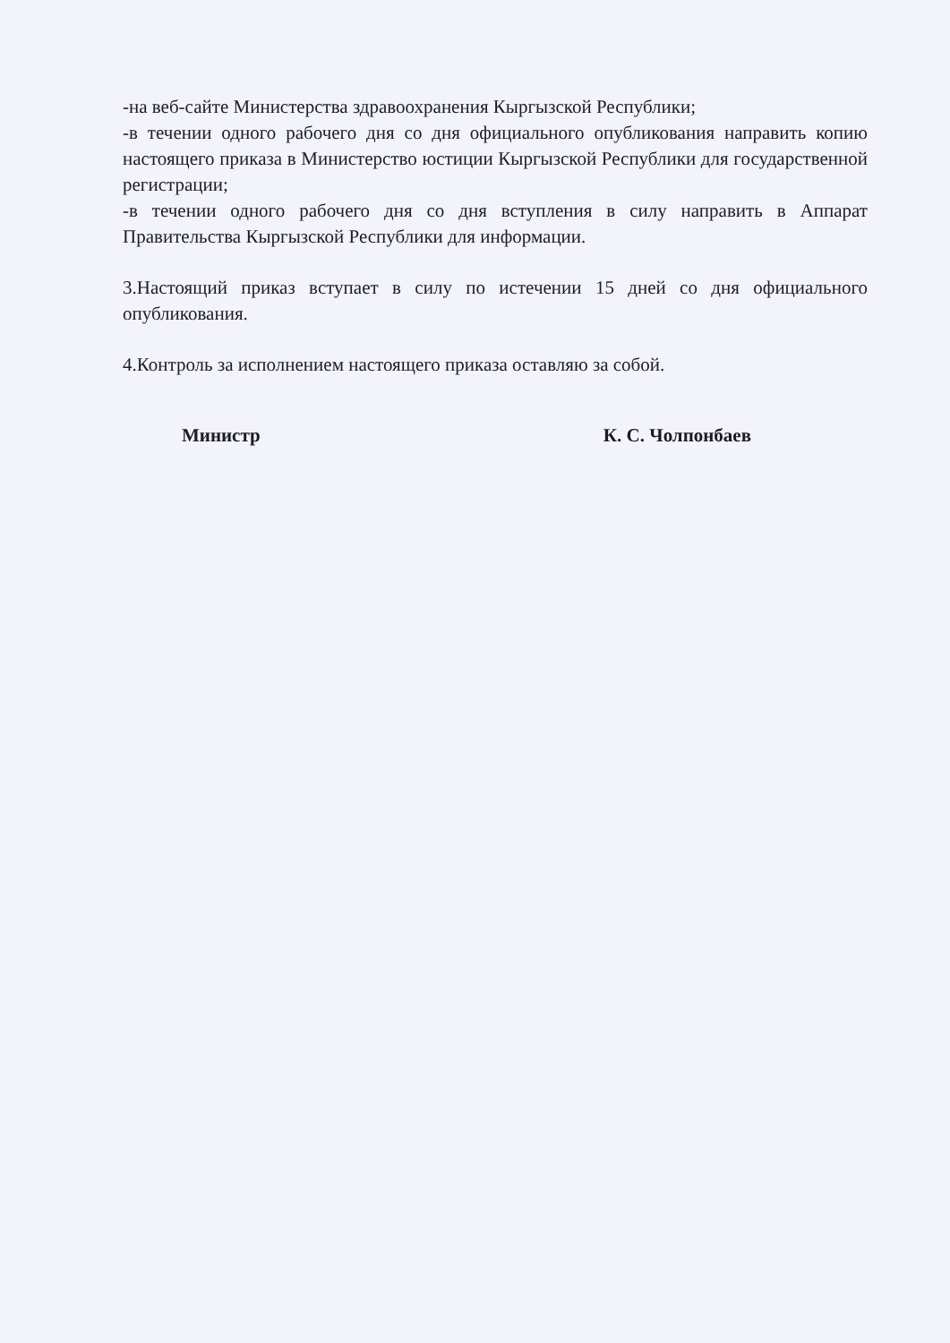-на веб-сайте Министерства здравоохранения Кыргызской Республики;
-в течении одного рабочего дня со дня официального опубликования направить копию настоящего приказа в Министерство юстиции Кыргызской Республики для государственной регистрации;
-в течении одного рабочего дня со дня вступления в силу направить в Аппарат Правительства Кыргызской Республики для информации.
3.Настоящий приказ вступает в силу по истечении 15 дней со дня официального опубликования.
4.Контроль за исполнением настоящего приказа оставляю за собой.
Министр К. С. Чолпонбаев